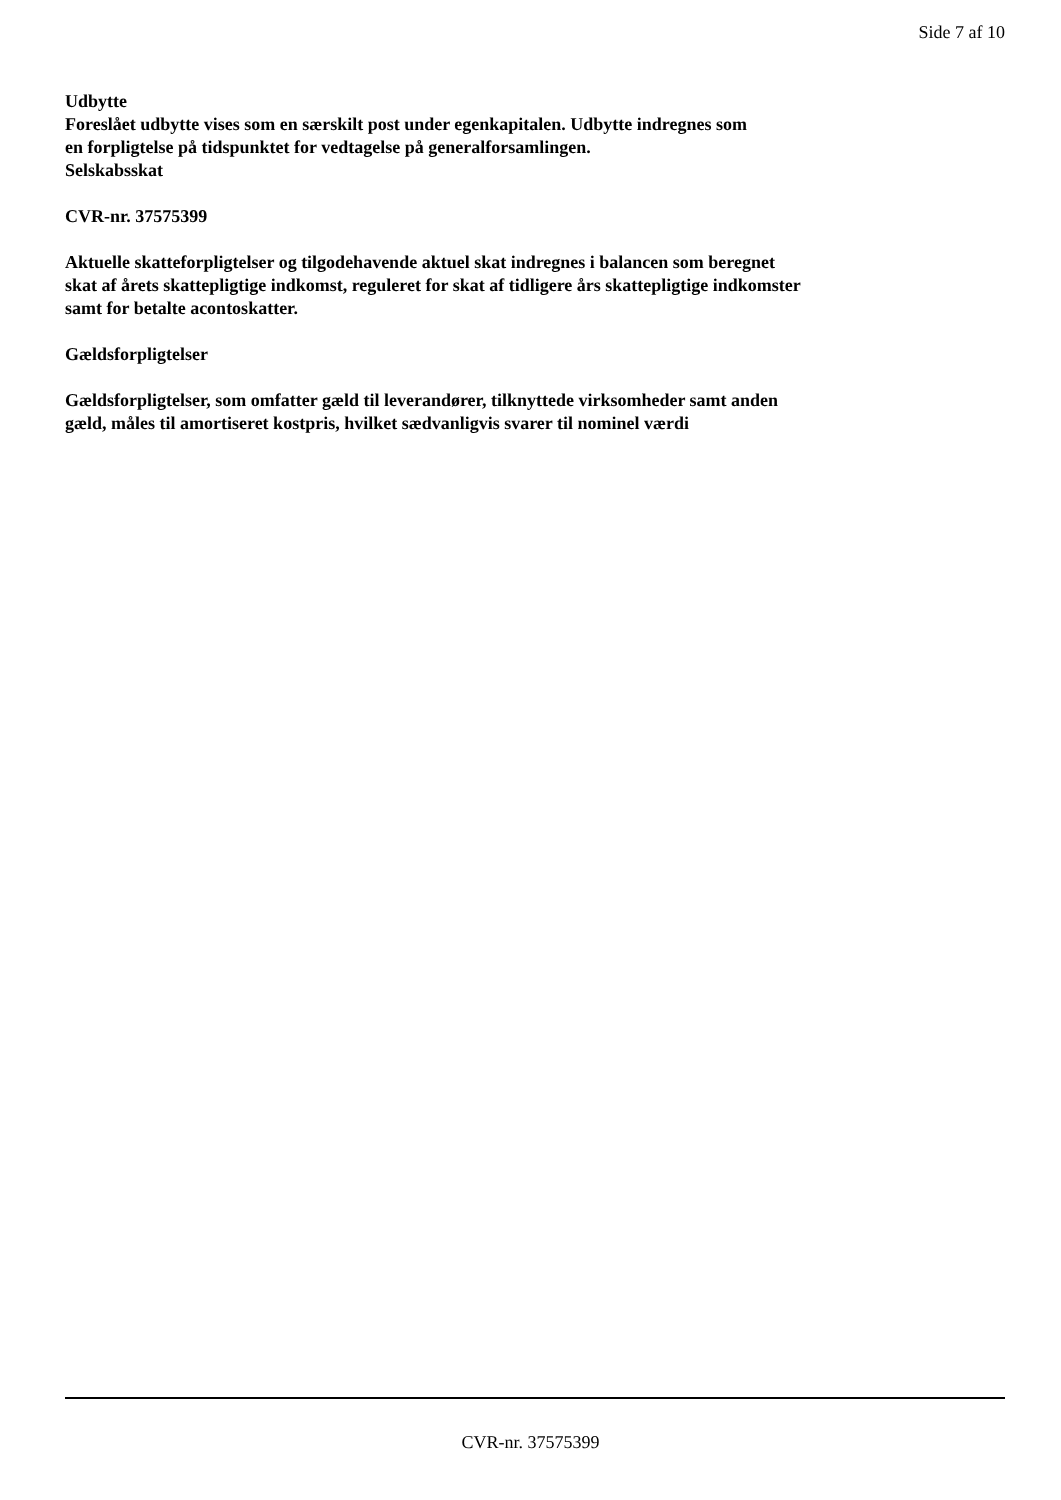Side 7 af 10
Udbytte
Foreslået udbytte vises som en særskilt post under egenkapitalen. Udbytte indregnes som
en forpligtelse på tidspunktet for vedtagelse på generalforsamlingen.
Selskabsskat
CVR-nr. 37575399
Aktuelle skatteforpligtelser og tilgodehavende aktuel skat indregnes i balancen som beregnet
skat af årets skattepligtige indkomst, reguleret for skat af tidligere års skattepligtige indkomster
samt for betalte acontoskatter.
Gældsforpligtelser
Gældsforpligtelser, som omfatter gæld til leverandører, tilknyttede virksomheder samt anden
gæld, måles til amortiseret kostpris, hvilket sædvanligvis svarer til nominel værdi
CVR-nr. 37575399